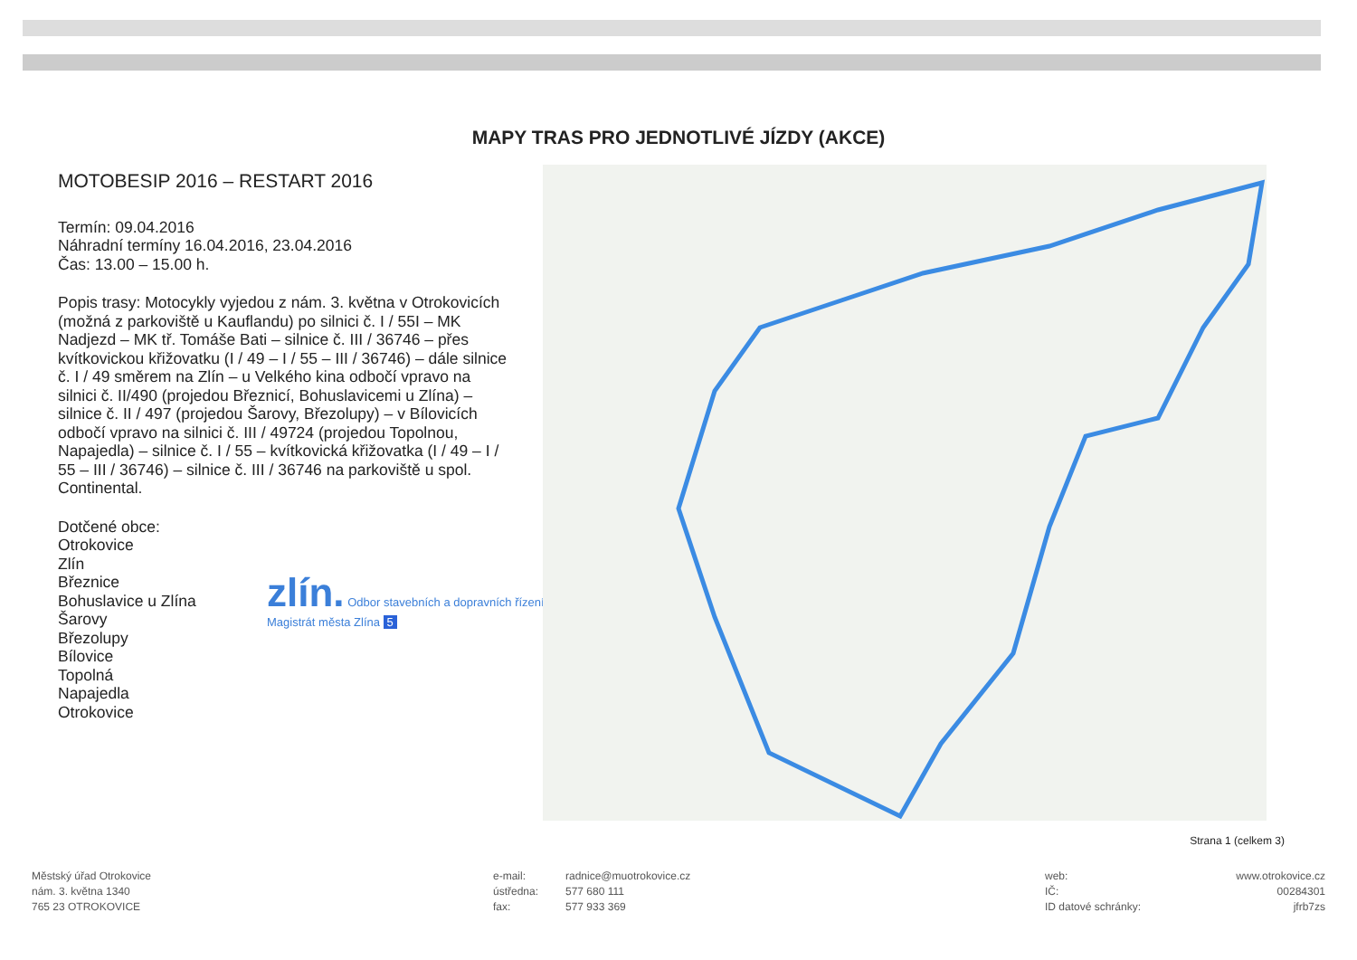MAPY TRAS PRO JEDNOTLIVÉ JÍZDY (AKCE)
MOTOBESIP 2016 – RESTART 2016
Termín: 09.04.2016
Náhradní termíny 16.04.2016, 23.04.2016
Čas: 13.00 – 15.00 h.
Popis trasy: Motocykly vyjedou z nám. 3. května v Otrokovicích (možná z parkoviště u Kauflandu) po silnici č. I / 55I – MK Nadjezd – MK tř. Tomáše Bati – silnice č. III / 36746 – přes kvítkovickou křižovatku (I / 49 – I / 55 – III / 36746) – dále silnice č. I / 49 směrem na Zlín – u Velkého kina odbočí vpravo na silnici č. II/490 (projedou Březnicí, Bohuslavicemi u Zlína) – silnice č. II / 497 (projedou Šarovy, Březolupy) – v Bílovicích odbočí vpravo na silnici č. III / 49724 (projedou Topolnou, Napajedla) – silnice č. I / 55 – kvítkovická křižovatka (I / 49 – I / 55 – III / 36746) – silnice č. III / 36746 na parkoviště u spol. Continental.
Dotčené obce:
Otrokovice
Zlín
Březnice
Bohuslavice u Zlína
Šarovy
Březolupy
Bílovice
Topolná
Napajedla
Otrokovice
zlín. Odbor stavebních a dopravních řízení
Magistrát města Zlína 5
Strana 1 (celkem 3)
Městský úřad Otrokovice
nám. 3. května 1340
765 23 OTROKOVICE
e-mail:
ústředna:
fax:
radnice@muotrokovice.cz
577 680 111
577 933 369
web:
IČ:
ID datové schránky:
www.otrokovice.cz
00284301
jfrb7zs